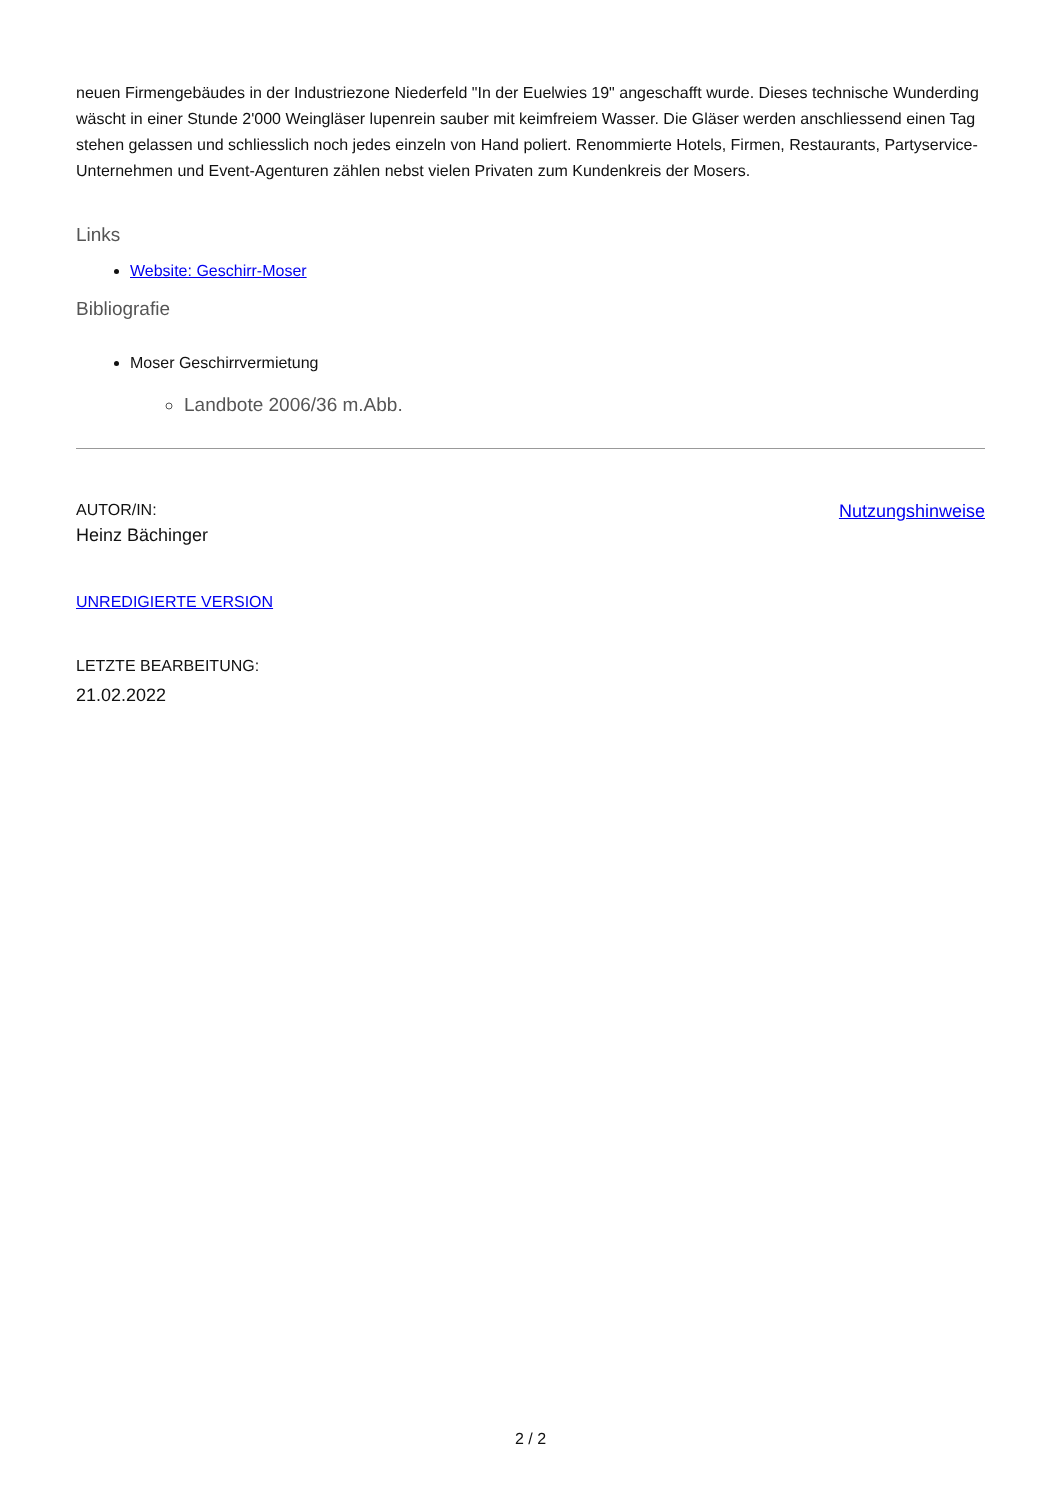neuen Firmengebäudes in der Industriezone Niederfeld "In der Euelwies 19" angeschafft wurde. Dieses technische Wunderding wäscht in einer Stunde 2'000 Weingläser lupenrein sauber mit keimfreiem Wasser. Die Gläser werden anschliessend einen Tag stehen gelassen und schliesslich noch jedes einzeln von Hand poliert. Renommierte Hotels, Firmen, Restaurants, Partyservice-Unternehmen und Event-Agenturen zählen nebst vielen Privaten zum Kundenkreis der Mosers.
Links
Website: Geschirr-Moser
Bibliografie
Moser Geschirrvermietung
Landbote 2006/36 m.Abb.
AUTOR/IN:
Heinz Bächinger
Nutzungshinweise
UNREDIGIERTE VERSION
LETZTE BEARBEITUNG:
21.02.2022
2 / 2